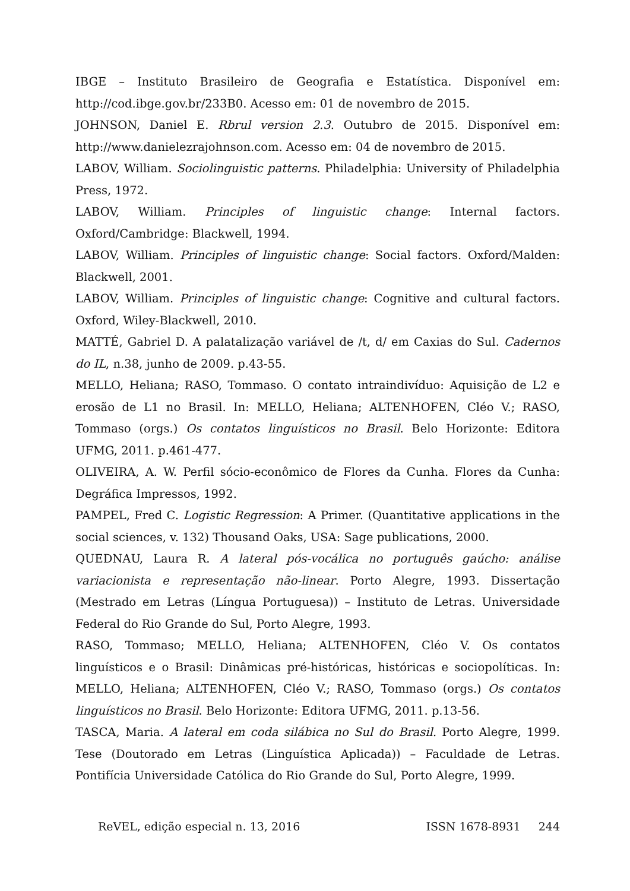IBGE – Instituto Brasileiro de Geografia e Estatística. Disponível em: http://cod.ibge.gov.br/233B0. Acesso em: 01 de novembro de 2015.
JOHNSON, Daniel E. Rbrul version 2.3. Outubro de 2015. Disponível em: http://www.danielezrajohnson.com. Acesso em: 04 de novembro de 2015.
LABOV, William. Sociolinguistic patterns. Philadelphia: University of Philadelphia Press, 1972.
LABOV, William. Principles of linguistic change: Internal factors. Oxford/Cambridge: Blackwell, 1994.
LABOV, William. Principles of linguistic change: Social factors. Oxford/Malden: Blackwell, 2001.
LABOV, William. Principles of linguistic change: Cognitive and cultural factors. Oxford, Wiley-Blackwell, 2010.
MATTÉ, Gabriel D. A palatalização variável de /t, d/ em Caxias do Sul. Cadernos do IL, n.38, junho de 2009. p.43-55.
MELLO, Heliana; RASO, Tommaso. O contato intraindivíduo: Aquisição de L2 e erosão de L1 no Brasil. In: MELLO, Heliana; ALTENHOFEN, Cléo V.; RASO, Tommaso (orgs.) Os contatos linguísticos no Brasil. Belo Horizonte: Editora UFMG, 2011. p.461-477.
OLIVEIRA, A. W. Perfil sócio-econômico de Flores da Cunha. Flores da Cunha: Degráfica Impressos, 1992.
PAMPEL, Fred C. Logistic Regression: A Primer. (Quantitative applications in the social sciences, v. 132) Thousand Oaks, USA: Sage publications, 2000.
QUEDNAU, Laura R. A lateral pós-vocálica no português gaúcho: análise variacionista e representação não-linear. Porto Alegre, 1993. Dissertação (Mestrado em Letras (Língua Portuguesa)) – Instituto de Letras. Universidade Federal do Rio Grande do Sul, Porto Alegre, 1993.
RASO, Tommaso; MELLO, Heliana; ALTENHOFEN, Cléo V. Os contatos linguísticos e o Brasil: Dinâmicas pré-históricas, históricas e sociopolíticas. In: MELLO, Heliana; ALTENHOFEN, Cléo V.; RASO, Tommaso (orgs.) Os contatos linguísticos no Brasil. Belo Horizonte: Editora UFMG, 2011. p.13-56.
TASCA, Maria. A lateral em coda silábica no Sul do Brasil. Porto Alegre, 1999. Tese (Doutorado em Letras (Linguística Aplicada)) – Faculdade de Letras. Pontifícia Universidade Católica do Rio Grande do Sul, Porto Alegre, 1999.
ReVEL, edição especial n. 13, 2016 ISSN 1678-8931 244